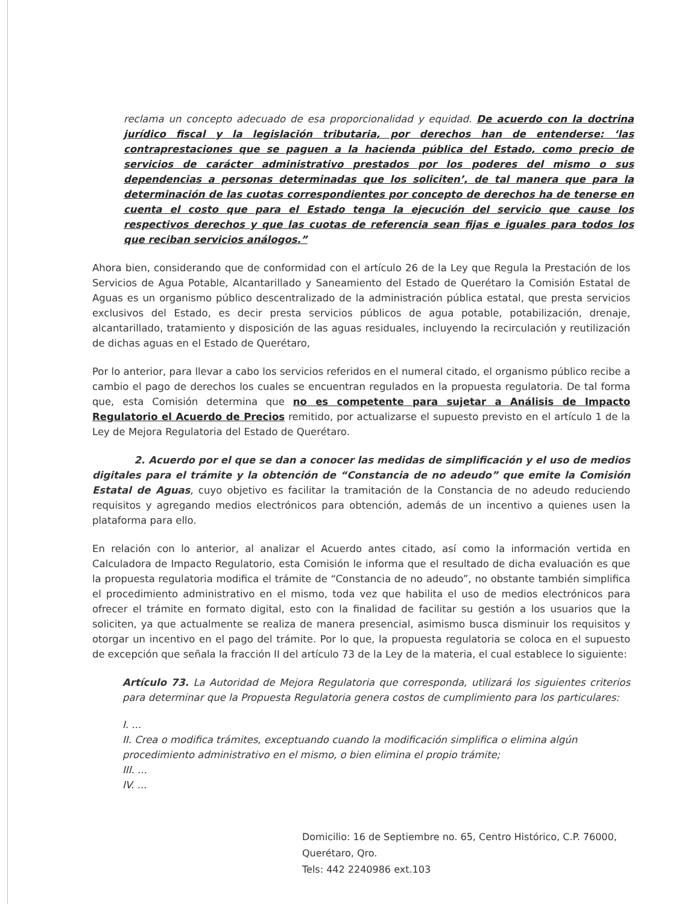reclama un concepto adecuado de esa proporcionalidad y equidad. De acuerdo con la doctrina jurídico fiscal y la legislación tributaria, por derechos han de entenderse: ‘las contraprestaciones que se paguen a la hacienda pública del Estado, como precio de servicios de carácter administrativo prestados por los poderes del mismo o sus dependencias a personas determinadas que los soliciten’, de tal manera que para la determinación de las cuotas correspondientes por concepto de derechos ha de tenerse en cuenta el costo que para el Estado tenga la ejecución del servicio que cause los respectivos derechos y que las cuotas de referencia sean fijas e iguales para todos los que reciban servicios análogos.”
Ahora bien, considerando que de conformidad con el artículo 26 de la Ley que Regula la Prestación de los Servicios de Agua Potable, Alcantarillado y Saneamiento del Estado de Querétaro la Comisión Estatal de Aguas es un organismo público descentralizado de la administración pública estatal, que presta servicios exclusivos del Estado, es decir presta servicios públicos de agua potable, potabilización, drenaje, alcantarillado, tratamiento y disposición de las aguas residuales, incluyendo la recirculación y reutilización de dichas aguas en el Estado de Querétaro,
Por lo anterior, para llevar a cabo los servicios referidos en el numeral citado, el organismo público recibe a cambio el pago de derechos los cuales se encuentran regulados en la propuesta regulatoria. De tal forma que, esta Comisión determina que no es competente para sujetar a Análisis de Impacto Regulatorio el Acuerdo de Precios remitido, por actualizarse el supuesto previsto en el artículo 1 de la Ley de Mejora Regulatoria del Estado de Querétaro.
2. Acuerdo por el que se dan a conocer las medidas de simplificación y el uso de medios digitales para el trámite y la obtención de “Constancia de no adeudo” que emite la Comisión Estatal de Aguas, cuyo objetivo es facilitar la tramitación de la Constancia de no adeudo reduciendo requisitos y agregando medios electrónicos para obtención, además de un incentivo a quienes usen la plataforma para ello.
En relación con lo anterior, al analizar el Acuerdo antes citado, así como la información vertida en Calculadora de Impacto Regulatorio, esta Comisión le informa que el resultado de dicha evaluación es que la propuesta regulatoria modifica el trámite de “Constancia de no adeudo”, no obstante también simplifica el procedimiento administrativo en el mismo, toda vez que habilita el uso de medios electrónicos para ofrecer el trámite en formato digital, esto con la finalidad de facilitar su gestión a los usuarios que la soliciten, ya que actualmente se realiza de manera presencial, asimismo busca disminuir los requisitos y otorgar un incentivo en el pago del trámite. Por lo que, la propuesta regulatoria se coloca en el supuesto de excepción que señala la fracción II del artículo 73 de la Ley de la materia, el cual establece lo siguiente:
Artículo 73. La Autoridad de Mejora Regulatoria que corresponda, utilizará los siguientes criterios para determinar que la Propuesta Regulatoria genera costos de cumplimiento para los particulares:
I. ...
II. Crea o modifica trámites, exceptuando cuando la modificación simplifica o elimina algún procedimiento administrativo en el mismo, o bien elimina el propio trámite;
III. ...
IV. ...
Domicilio: 16 de Septiembre no. 65, Centro Histórico, C.P. 76000,
Querétaro, Qro.
Tels: 442 2240986 ext.103